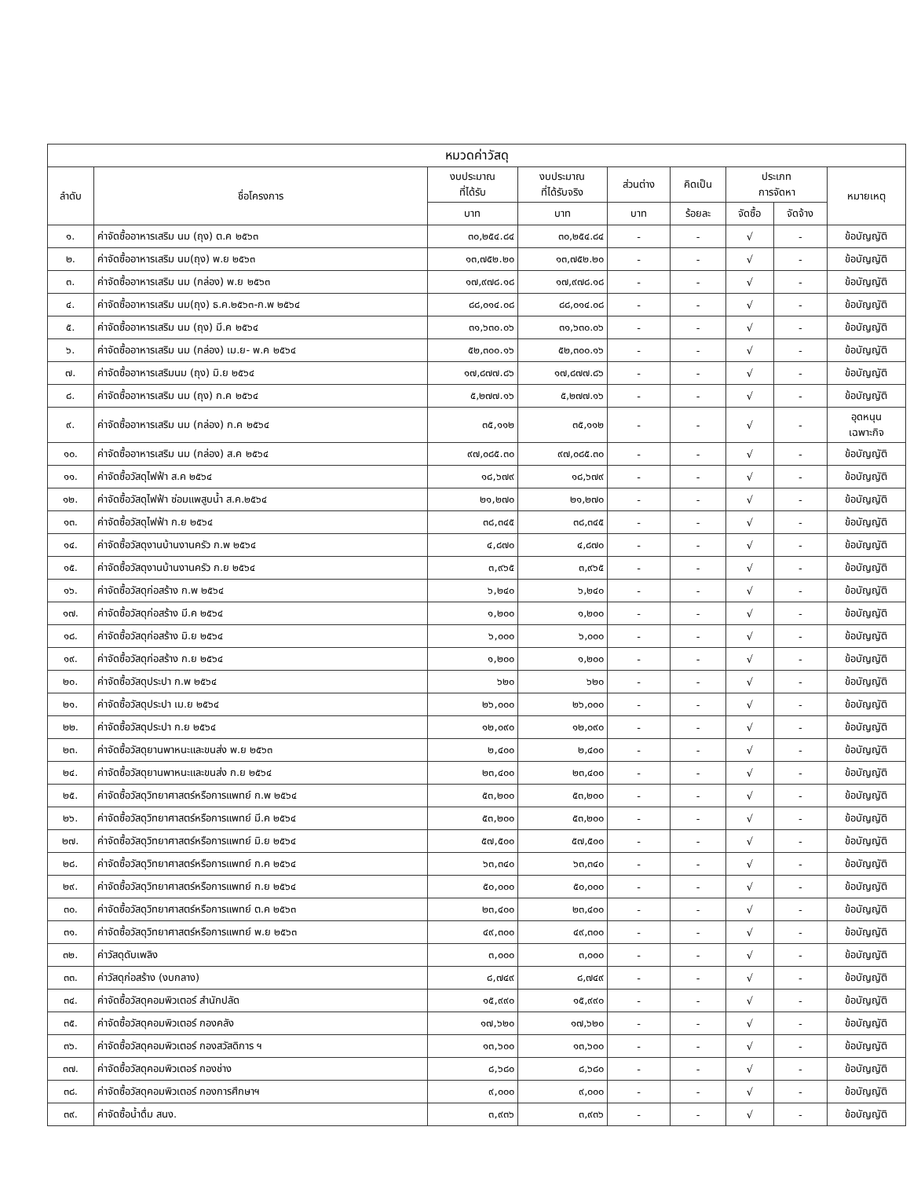| หมวดค่าวัสดุ | | | | | | | | |
| --- | --- | --- | --- | --- | --- | --- | --- | --- |
| ลำดับ | ชื่อโครงการ | งบประมาณ ที่ได้รับ | งบประมาณ ที่ได้รับจริง | ส่วนต่าง | คิดเป็น | ประเภท การจัดหา | | หมายเหตุ |
| | | บาท | บาท | บาท | ร้อยละ | จัดซื้อ | จัดจ้าง | |
| ๑. | ค่าจัดซื้ออาหารเสริม นม (ถุง) ต.ค ๒๕๖๓ | ๓๐,๒๕๔.๘๔ | ๓๐,๒๕๔.๘๔ | - | - | √ | - | ข้อบัญญัติ |
| ๒. | ค่าจัดซื้ออาหารเสริม นม(ถุง) พ.ย ๒๕๖๓ | ๑๓,๗๕๒.๒๐ | ๑๓,๗๕๒.๒๐ | - | - | √ | - | ข้อบัญญัติ |
| ๓. | ค่าจัดซื้ออาหารเสริม นม (กล่อง) พ.ย ๒๕๖๓ | ๑๗,๙๗๘.๑๘ | ๑๗,๙๗๘.๑๘ | - | - | √ | - | ข้อบัญญัติ |
| ๔. | ค่าจัดซื้ออาหารเสริม นม(ถุง) ธ.ค.๒๕๖๓-ก.พ ๒๕๖๔ | ๘๘,๐๑๔.๐๘ | ๘๘,๐๑๔.๐๘ | - | - | √ | - | ข้อบัญญัติ |
| ๕. | ค่าจัดซื้ออาหารเสริม นม (ถุง) มี.ค ๒๕๖๔ | ๓๑,๖๓๐.๐๖ | ๓๑,๖๓๐.๐๖ | - | - | √ | - | ข้อบัญญัติ |
| ๖. | ค่าจัดซื้ออาหารเสริม นม (กล่อง) เม.ย- พ.ค ๒๕๖๔ | ๕๒,๓๐๐.๑๖ | ๕๒,๓๐๐.๑๖ | - | - | √ | - | ข้อบัญญัติ |
| ๗. | ค่าจัดซื้ออาหารเสริมนม (ถุง) มิ.ย ๒๕๖๔ | ๑๗,๘๗๗.๘๖ | ๑๗,๘๗๗.๘๖ | - | - | √ | - | ข้อบัญญัติ |
| ๘. | ค่าจัดซื้ออาหารเสริม นม (ถุง) ก.ค ๒๕๖๔ | ๕,๒๗๗.๑๖ | ๕,๒๗๗.๑๖ | - | - | √ | - | ข้อบัญญัติ |
| ๙. | ค่าจัดซื้ออาหารเสริม นม (กล่อง) ก.ค ๒๕๖๔ | ๓๕,๑๑๒ | ๓๕,๑๑๒ | - | - | √ | - | อุดหนุน เฉพาะกิจ |
| ๑๐. | ค่าจัดซื้ออาหารเสริม นม (กล่อง) ส.ค ๒๕๖๔ | ๙๗,๐๘๕.๓๐ | ๙๗,๐๘๕.๓๐ | - | - | √ | - | ข้อบัญญัติ |
| ๑๑. | ค่าจัดซื้อวัสดุไฟฟ้า ส.ค ๒๕๖๔ | ๑๘,๖๗๙ | ๑๘,๖๗๙ | - | - | √ | - | ข้อบัญญัติ |
| ๑๒. | ค่าจัดซื้อวัสดุไฟฟ้า ซ่อมแพสูบน้ำ ส.ค.๒๕๖๔ | ๒๑,๒๗๐ | ๒๑,๒๗๐ | - | - | √ | - | ข้อบัญญัติ |
| ๑๓. | ค่าจัดซื้อวัสดุไฟฟ้า ก.ย ๒๕๖๔ | ๓๘,๓๔๕ | ๓๘,๓๔๕ | - | - | √ | - | ข้อบัญญัติ |
| ๑๔. | ค่าจัดซื้อวัสดุงานบ้านงานครัว ก.พ ๒๕๖๔ | ๔,๘๗๐ | ๔,๘๗๐ | - | - | √ | - | ข้อบัญญัติ |
| ๑๕. | ค่าจัดซื้อวัสดุงานบ้านงานครัว ก.ย ๒๕๖๔ | ๓,๙๖๕ | ๓,๙๖๕ | - | - | √ | - | ข้อบัญญัติ |
| ๑๖. | ค่าจัดซื้อวัสดุก่อสร้าง ก.พ ๒๕๖๔ | ๖,๒๔๐ | ๖,๒๔๐ | - | - | √ | - | ข้อบัญญัติ |
| ๑๗. | ค่าจัดซื้อวัสดุก่อสร้าง มี.ค ๒๕๖๔ | ๑,๒๐๐ | ๑,๒๐๐ | - | - | √ | - | ข้อบัญญัติ |
| ๑๘. | ค่าจัดซื้อวัสดุก่อสร้าง มิ.ย ๒๕๖๔ | ๖,๐๐๐ | ๖,๐๐๐ | - | - | √ | - | ข้อบัญญัติ |
| ๑๙. | ค่าจัดซื้อวัสดุก่อสร้าง ก.ย ๒๕๖๔ | ๑,๒๐๐ | ๑,๒๐๐ | - | - | √ | - | ข้อบัญญัติ |
| ๒๐. | ค่าจัดซื้อวัสดุประปา ก.พ ๒๕๖๔ | ๖๒๐ | ๖๒๐ | - | - | √ | - | ข้อบัญญัติ |
| ๒๑. | ค่าจัดซื้อวัสดุประปา เม.ย ๒๕๖๔ | ๒๖,๐๐๐ | ๒๖,๐๐๐ | - | - | √ | - | ข้อบัญญัติ |
| ๒๒. | ค่าจัดซื้อวัสดุประปา ก.ย ๒๕๖๔ | ๑๒,๐๙๐ | ๑๒,๐๙๐ | - | - | √ | - | ข้อบัญญัติ |
| ๒๓. | ค่าจัดซื้อวัสดุยานพาหนะและขนส่ง พ.ย ๒๕๖๓ | ๒,๔๐๐ | ๒,๔๐๐ | - | - | √ | - | ข้อบัญญัติ |
| ๒๔. | ค่าจัดซื้อวัสดุยานพาหนะและขนส่ง ก.ย ๒๕๖๔ | ๒๓,๔๐๐ | ๒๓,๔๐๐ | - | - | √ | - | ข้อบัญญัติ |
| ๒๕. | ค่าจัดซื้อวัสดุวิทยาศาสตร์หรือการแพทย์ ก.พ ๒๕๖๔ | ๕๓,๒๐๐ | ๕๓,๒๐๐ | - | - | √ | - | ข้อบัญญัติ |
| ๒๖. | ค่าจัดซื้อวัสดุวิทยาศาสตร์หรือการแพทย์ มี.ค ๒๕๖๔ | ๕๓,๒๐๐ | ๕๓,๒๐๐ | - | - | √ | - | ข้อบัญญัติ |
| ๒๗. | ค่าจัดซื้อวัสดุวิทยาศาสตร์หรือการแพทย์ มิ.ย ๒๕๖๔ | ๕๗,๕๐๐ | ๕๗,๕๐๐ | - | - | √ | - | ข้อบัญญัติ |
| ๒๘. | ค่าจัดซื้อวัสดุวิทยาศาสตร์หรือการแพทย์ ก.ค ๒๕๖๔ | ๖๓,๓๔๐ | ๖๓,๓๔๐ | - | - | √ | - | ข้อบัญญัติ |
| ๒๙. | ค่าจัดซื้อวัสดุวิทยาศาสตร์หรือการแพทย์ ก.ย ๒๕๖๔ | ๕๐,๐๐๐ | ๕๐,๐๐๐ | - | - | √ | - | ข้อบัญญัติ |
| ๓๐. | ค่าจัดซื้อวัสดุวิทยาศาสตร์หรือการแพทย์ ต.ค ๒๕๖๓ | ๒๓,๔๐๐ | ๒๓,๔๐๐ | - | - | √ | - | ข้อบัญญัติ |
| ๓๑. | ค่าจัดซื้อวัสดุวิทยาศาสตร์หรือการแพทย์ พ.ย ๒๕๖๓ | ๔๙,๓๐๐ | ๔๙,๓๐๐ | - | - | √ | - | ข้อบัญญัติ |
| ๓๒. | ค่าวัสดุดับเพลิง | ๓,๐๐๐ | ๓,๐๐๐ | - | - | √ | - | ข้อบัญญัติ |
| ๓๓. | ค่าวัสดุก่อสร้าง (งบกลาง) | ๘,๗๔๙ | ๘,๗๔๙ | - | - | √ | - | ข้อบัญญัติ |
| ๓๔. | ค่าจัดซื้อวัสดุคอมพิวเตอร์ สำนักปลัด | ๑๕,๙๙๐ | ๑๕,๙๙๐ | - | - | √ | - | ข้อบัญญัติ |
| ๓๕. | ค่าจัดซื้อวัสดุคอมพิวเตอร์ กองคลัง | ๑๗,๖๒๐ | ๑๗,๖๒๐ | - | - | √ | - | ข้อบัญญัติ |
| ๓๖. | ค่าจัดซื้อวัสดุคอมพิวเตอร์ กองสวัสดิการ ฯ | ๑๓,๖๐๐ | ๑๓,๖๐๐ | - | - | √ | - | ข้อบัญญัติ |
| ๓๗. | ค่าจัดซื้อวัสดุคอมพิวเตอร์ กองช่าง | ๘,๖๘๐ | ๘,๖๘๐ | - | - | √ | - | ข้อบัญญัติ |
| ๓๘. | ค่าจัดซื้อวัสดุคอมพิวเตอร์ กองการศึกษาฯ | ๙,๐๐๐ | ๙,๐๐๐ | - | - | √ | - | ข้อบัญญัติ |
| ๓๙. | ค่าจัดซื้อน้ำดื่ม สนง. | ๓,๙๓๖ | ๓,๙๓๖ | - | - | √ | - | ข้อบัญญัติ |